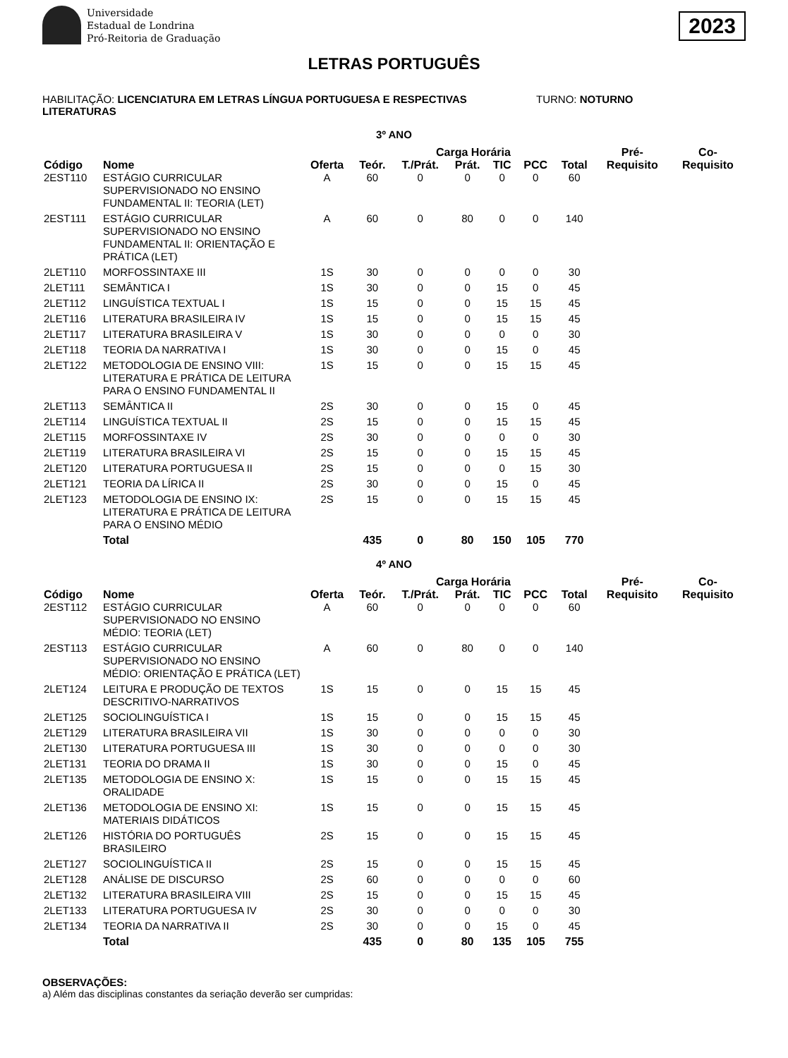Universidade
Estadual de Londrina
Pró-Reitoria de Graduação
2023
LETRAS PORTUGUÊS
HABILITAÇÃO: LICENCIATURA EM LETRAS LÍNGUA PORTUGUESA E RESPECTIVAS LITERATURAS
TURNO: NOTURNO
3º ANO
| | | | Carga Horária | | | | | | Pré- | Co- |
| --- | --- | --- | --- | --- | --- | --- | --- | --- | --- | --- |
| Código | Nome | Oferta | Teór. | T./Prát. | Prát. | TIC | PCC | Total | Requisito | Requisito |
| 2EST110 | ESTÁGIO CURRICULAR SUPERVISIONADO NO ENSINO FUNDAMENTAL II: TEORIA (LET) | A | 60 | 0 | 0 | 0 | 0 | 60 | | |
| 2EST111 | ESTÁGIO CURRICULAR SUPERVISIONADO NO ENSINO FUNDAMENTAL II: ORIENTAÇÃO E PRÁTICA (LET) | A | 60 | 0 | 80 | 0 | 0 | 140 | | |
| 2LET110 | MORFOSSINTAXE III | 1S | 30 | 0 | 0 | 0 | 0 | 30 | | |
| 2LET111 | SEMÂNTICA I | 1S | 30 | 0 | 0 | 15 | 0 | 45 | | |
| 2LET112 | LINGUÍSTICA TEXTUAL I | 1S | 15 | 0 | 0 | 15 | 15 | 45 | | |
| 2LET116 | LITERATURA BRASILEIRA IV | 1S | 15 | 0 | 0 | 15 | 15 | 45 | | |
| 2LET117 | LITERATURA BRASILEIRA V | 1S | 30 | 0 | 0 | 0 | 0 | 30 | | |
| 2LET118 | TEORIA DA NARRATIVA I | 1S | 30 | 0 | 0 | 15 | 0 | 45 | | |
| 2LET122 | METODOLOGIA DE ENSINO VIII: LITERATURA E PRÁTICA DE LEITURA PARA O ENSINO FUNDAMENTAL II | 1S | 15 | 0 | 0 | 15 | 15 | 45 | | |
| 2LET113 | SEMÂNTICA II | 2S | 30 | 0 | 0 | 15 | 0 | 45 | | |
| 2LET114 | LINGUÍSTICA TEXTUAL II | 2S | 15 | 0 | 0 | 15 | 15 | 45 | | |
| 2LET115 | MORFOSSINTAXE IV | 2S | 30 | 0 | 0 | 0 | 0 | 30 | | |
| 2LET119 | LITERATURA BRASILEIRA VI | 2S | 15 | 0 | 0 | 15 | 15 | 45 | | |
| 2LET120 | LITERATURA PORTUGUESA II | 2S | 15 | 0 | 0 | 0 | 15 | 30 | | |
| 2LET121 | TEORIA DA LÍRICA II | 2S | 30 | 0 | 0 | 15 | 0 | 45 | | |
| 2LET123 | METODOLOGIA DE ENSINO IX: LITERATURA E PRÁTICA DE LEITURA PARA O ENSINO MÉDIO | 2S | 15 | 0 | 0 | 15 | 15 | 45 | | |
| | Total | | 435 | 0 | 80 | 150 | 105 | 770 | | |
4º ANO
| | | | Carga Horária | | | | | | Pré- | Co- |
| --- | --- | --- | --- | --- | --- | --- | --- | --- | --- | --- |
| Código | Nome | Oferta | Teór. | T./Prát. | Prát. | TIC | PCC | Total | Requisito | Requisito |
| 2EST112 | ESTÁGIO CURRICULAR SUPERVISIONADO NO ENSINO MÉDIO: TEORIA (LET) | A | 60 | 0 | 0 | 0 | 0 | 60 | | |
| 2EST113 | ESTÁGIO CURRICULAR SUPERVISIONADO NO ENSINO MÉDIO: ORIENTAÇÃO E PRÁTICA (LET) | A | 60 | 0 | 80 | 0 | 0 | 140 | | |
| 2LET124 | LEITURA E PRODUÇÃO DE TEXTOS DESCRITIVO-NARRATIVOS | 1S | 15 | 0 | 0 | 15 | 15 | 45 | | |
| 2LET125 | SOCIOLINGUÍSTICA I | 1S | 15 | 0 | 0 | 15 | 15 | 45 | | |
| 2LET129 | LITERATURA BRASILEIRA VII | 1S | 30 | 0 | 0 | 0 | 0 | 30 | | |
| 2LET130 | LITERATURA PORTUGUESA III | 1S | 30 | 0 | 0 | 0 | 0 | 30 | | |
| 2LET131 | TEORIA DO DRAMA II | 1S | 30 | 0 | 0 | 15 | 0 | 45 | | |
| 2LET135 | METODOLOGIA DE ENSINO X: ORALIDADE | 1S | 15 | 0 | 0 | 15 | 15 | 45 | | |
| 2LET136 | METODOLOGIA DE ENSINO XI: MATERIAIS DIDÁTICOS | 1S | 15 | 0 | 0 | 15 | 15 | 45 | | |
| 2LET126 | HISTÓRIA DO PORTUGUÊS BRASILEIRO | 2S | 15 | 0 | 0 | 15 | 15 | 45 | | |
| 2LET127 | SOCIOLINGUÍSTICA II | 2S | 15 | 0 | 0 | 15 | 15 | 45 | | |
| 2LET128 | ANÁLISE DE DISCURSO | 2S | 60 | 0 | 0 | 0 | 0 | 60 | | |
| 2LET132 | LITERATURA BRASILEIRA VIII | 2S | 15 | 0 | 0 | 15 | 15 | 45 | | |
| 2LET133 | LITERATURA PORTUGUESA IV | 2S | 30 | 0 | 0 | 0 | 0 | 30 | | |
| 2LET134 | TEORIA DA NARRATIVA II | 2S | 30 | 0 | 0 | 15 | 0 | 45 | | |
| | Total | | 435 | 0 | 80 | 135 | 105 | 755 | | |
OBSERVAÇÕES:
a) Além das disciplinas constantes da seriação deverão ser cumpridas: